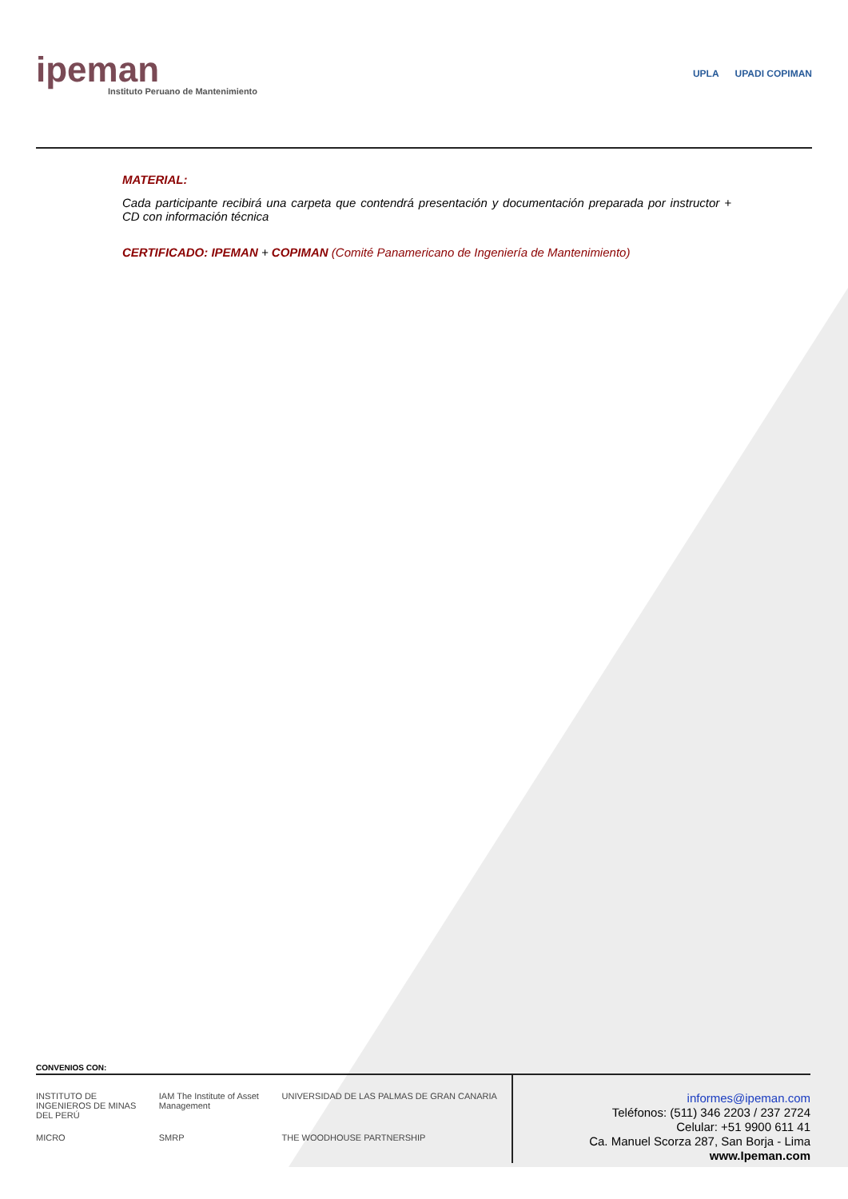ipeman
Instituto Peruano de Mantenimiento
UPLA UPADI COPIMAN
MATERIAL:
Cada participante recibirá una carpeta que contendrá presentación y documentación preparada por instructor + CD con información técnica
CERTIFICADO: IPEMAN + COPIMAN (Comité Panamericano de Ingeniería de Mantenimiento)
CONVENIOS CON:
INSTITUTO DE INGENIEROS DE MINAS DEL PERÚ
IAM The Institute of Asset Management
UNIVERSIDAD DE LAS PALMAS DE GRAN CANARIA
MICRO
SMRP
THE WOODHOUSE PARTNERSHIP
informes@ipeman.com
Teléfonos: (511) 346 2203 / 237 2724
Celular: +51 9900 611 41
Ca. Manuel Scorza 287, San Borja - Lima
www.Ipeman.com